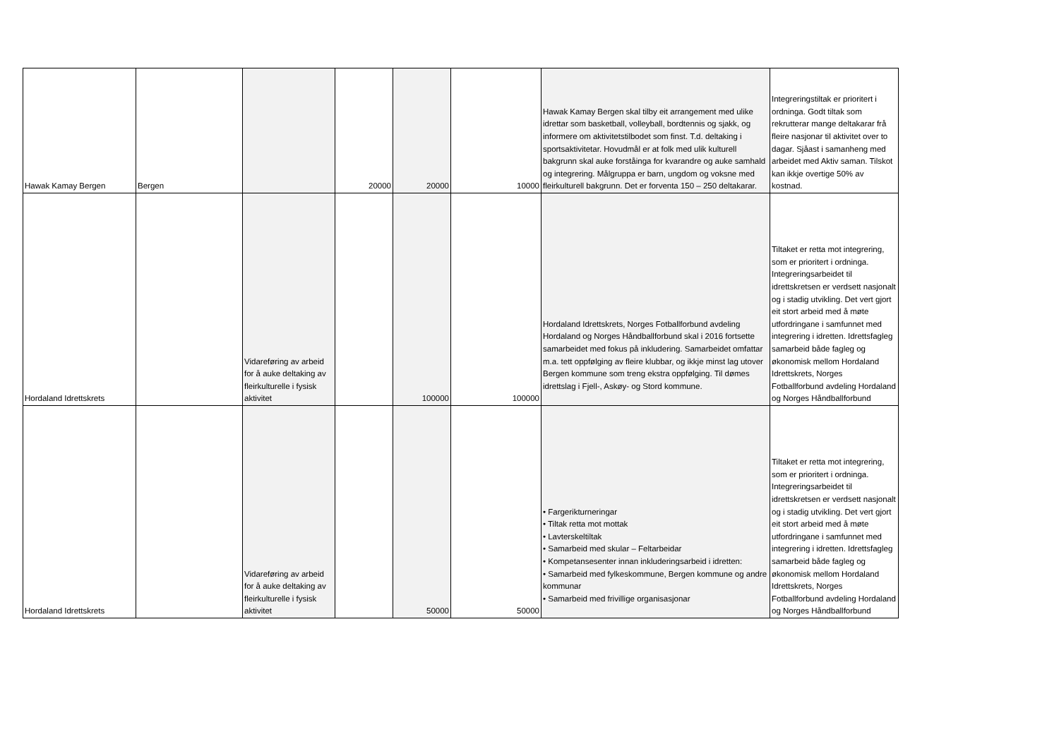| Hawak Kamay Bergen | Bergen | | 20000 | 20000 | 10000 | Hawak Kamay Bergen skal tilby eit arrangement med ulike idrettar som basketball, volleyball, bordtennis og sjakk, og informere om aktivitetstilbodet som finst. T.d. deltaking i sportsaktivitetar. Hovudmål er at folk med ulik kulturell bakgrunn skal auke forståinga for kvarandre og auke samhald og integrering. Målgruppa er barn, ungdom og voksne med fleirkulturell bakgrunn. Det er forventa 150 – 250 deltakarar. | Integreringstiltak er prioritert i ordninga. Godt tiltak som rekrutterar mange deltakarar frå fleire nasjonar til aktivitet over to dagar. Sjåast i samanheng med arbeidet med Aktiv saman. Tilskot kan ikkje overtige 50% av kostnad. |
| Hordaland Idrettskrets | | Vidareføring av arbeid for å auke deltaking av fleirkulturelle i fysisk aktivitet | | 100000 | 100000 | Hordaland Idrettskrets, Norges Fotballforbund avdeling Hordaland og Norges Håndballforbund skal i 2016 fortsette samarbeidet med fokus på inkludering. Samarbeidet omfattar m.a. tett oppfølging av fleire klubbar, og ikkje minst lag utover Bergen kommune som treng ekstra oppfølging. Til dømes idrettslag i Fjell-, Askøy- og Stord kommune. | Tiltaket er retta mot integrering, som er prioritert i ordninga. Integreringsarbeidet til idrettskretsen er verdsett nasjonalt og i stadig utvikling. Det vert gjort eit stort arbeid med å møte utfordringane i samfunnet med integrering i idretten. Idrettsfagleg samarbeid både fagleg og økonomisk mellom Hordaland Idrettskrets, Norges Fotballforbund avdeling Hordaland og Norges Håndballforbund |
| Hordaland Idrettskrets | | Vidareføring av arbeid for å auke deltaking av fleirkulturelle i fysisk aktivitet | | 50000 | 50000 | • Fargerikturneringar • Tiltak retta mot mottak • Lavterskeltiltak • Samarbeid med skular – Feltarbeidar • Kompetansesenter innan inkluderingsarbeid i idretten: • Samarbeid med fylkeskommune, Bergen kommune og andre kommunar • Samarbeid med frivillige organisasjonar | Tiltaket er retta mot integrering, som er prioritert i ordninga. Integreringsarbeidet til idrettskretsen er verdsett nasjonalt og i stadig utvikling. Det vert gjort eit stort arbeid med å møte utfordringane i samfunnet med integrering i idretten. Idrettsfagleg samarbeid både fagleg og økonomisk mellom Hordaland Idrettskrets, Norges Fotballforbund avdeling Hordaland og Norges Håndballforbund |